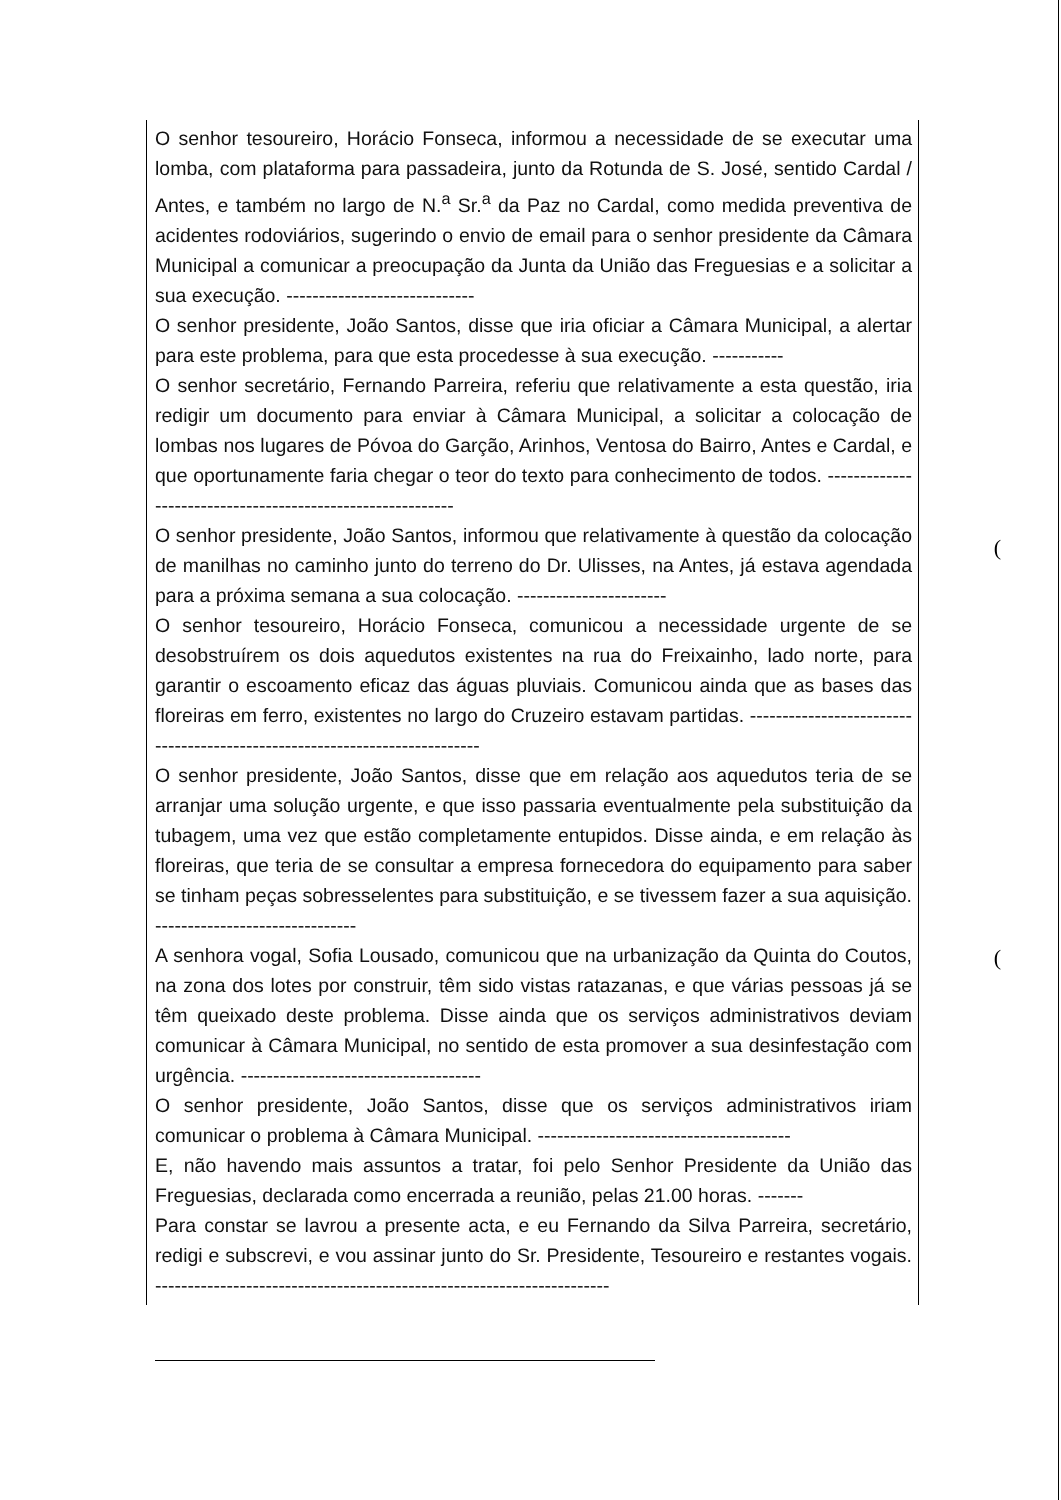(
(
O senhor tesoureiro, Horácio Fonseca, informou a necessidade de se executar uma lomba, com plataforma para passadeira, junto da Rotunda de S. José, sentido Cardal / Antes, e também no largo de N.<sup>a</sup> Sr.<sup>a</sup> da Paz no Cardal, como medida preventiva de acidentes rodoviários, sugerindo o envio de email para o senhor presidente da Câmara Municipal a comunicar a preocupação da Junta da União das Freguesias e a solicitar a sua execução. -----------------------------
O senhor presidente, João Santos, disse que iria oficiar a Câmara Municipal, a alertar para este problema, para que esta procedesse à sua execução. -----------
O senhor secretário, Fernando Parreira, referiu que relativamente a esta questão, iria redigir um documento para enviar à Câmara Municipal, a solicitar a colocação de lombas nos lugares de Póvoa do Garção, Arinhos, Ventosa do Bairro, Antes e Cardal, e que oportunamente faria chegar o teor do texto para conhecimento de todos. -----------------------------------------------------------
O senhor presidente, João Santos, informou que relativamente à questão da colocação de manilhas no caminho junto do terreno do Dr. Ulisses, na Antes, já estava agendada para a próxima semana a sua colocação. -----------------------
O senhor tesoureiro, Horácio Fonseca, comunicou a necessidade urgente de se desobstruírem os dois aquedutos existentes na rua do Freixainho, lado norte, para garantir o escoamento eficaz das águas pluviais. Comunicou ainda que as bases das floreiras em ferro, existentes no largo do Cruzeiro estavam partidas. ---------------------------------------------------------------------------
O senhor presidente, João Santos, disse que em relação aos aquedutos teria de se arranjar uma solução urgente, e que isso passaria eventualmente pela substituição da tubagem, uma vez que estão completamente entupidos. Disse ainda, e em relação às floreiras, que teria de se consultar a empresa fornecedora do equipamento para saber se tinham peças sobresselentes para substituição, e se tivessem fazer a sua aquisição. -------------------------------
A senhora vogal, Sofia Lousado, comunicou que na urbanização da Quinta do Coutos, na zona dos lotes por construir, têm sido vistas ratazanas, e que várias pessoas já se têm queixado deste problema. Disse ainda que os serviços administrativos deviam comunicar à Câmara Municipal, no sentido de esta promover a sua desinfestação com urgência. -------------------------------------
O senhor presidente, João Santos, disse que os serviços administrativos iriam comunicar o problema à Câmara Municipal. ---------------------------------------
E, não havendo mais assuntos a tratar, foi pelo Senhor Presidente da União das Freguesias, declarada como encerrada a reunião, pelas 21.00 horas. -------
Para constar se lavrou a presente acta, e eu Fernando da Silva Parreira, secretário, redigi e subscrevi, e vou assinar junto do Sr. Presidente, Tesoureiro e restantes vogais. ----------------------------------------------------------------------